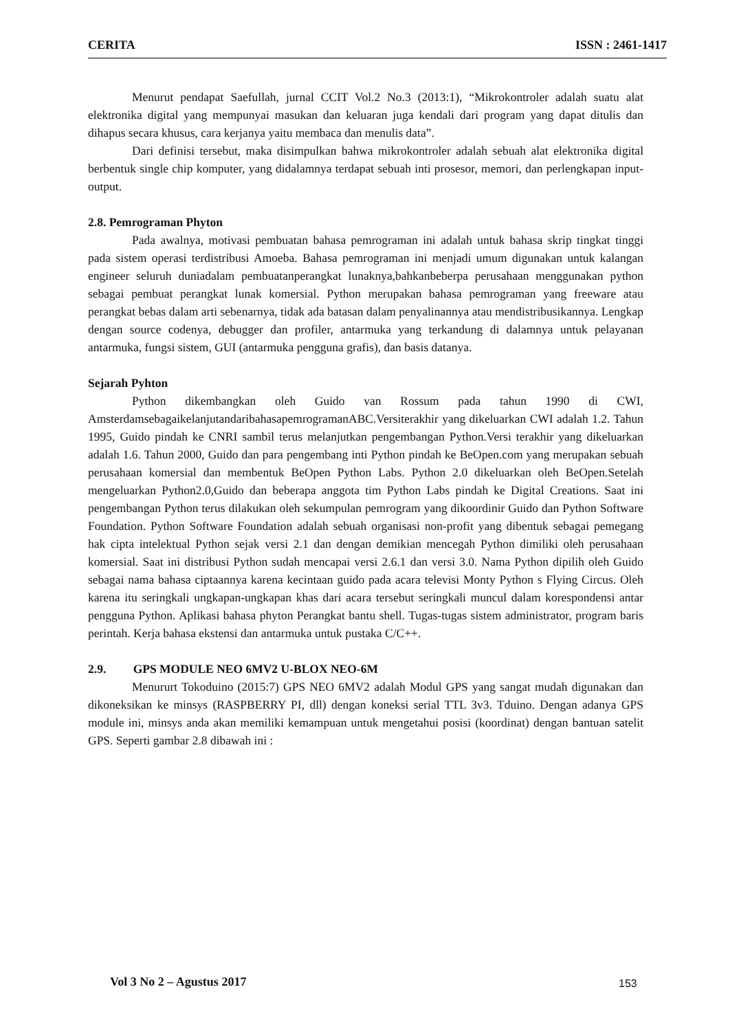CERITA ISSN : 2461-1417
Menurut pendapat Saefullah, jurnal CCIT Vol.2 No.3 (2013:1), “Mikrokontroler adalah suatu alat elektronika digital yang mempunyai masukan dan keluaran juga kendali dari program yang dapat ditulis dan dihapus secara khusus, cara kerjanya yaitu membaca dan menulis data”.
Dari definisi tersebut, maka disimpulkan bahwa mikrokontroler adalah sebuah alat elektronika digital berbentuk single chip komputer, yang didalamnya terdapat sebuah inti prosesor, memori, dan perlengkapan input- output.
2.8. Pemrograman Phyton
Pada awalnya, motivasi pembuatan bahasa pemrograman ini adalah untuk bahasa skrip tingkat tinggi pada sistem operasi terdistribusi Amoeba. Bahasa pemrograman ini menjadi umum digunakan untuk kalangan engineer seluruh duniadalam pembuatanperangkat lunaknya,bahkanbeberpa perusahaan menggunakan python sebagai pembuat perangkat lunak komersial. Python merupakan bahasa pemrograman yang freeware atau perangkat bebas dalam arti sebenarnya, tidak ada batasan dalam penyalinannya atau mendistribusikannya. Lengkap dengan source codenya, debugger dan profiler, antarmuka yang terkandung di dalamnya untuk pelayanan antarmuka, fungsi sistem, GUI (antarmuka pengguna grafis), dan basis datanya.
Sejarah Pyhton
Python dikembangkan oleh Guido van Rossum pada tahun 1990 di CWI, AmsterdamsebagaikelanjutandaribahasapemrogramanABC.Versiterakhir yang dikeluarkan CWI adalah 1.2. Tahun 1995, Guido pindah ke CNRI sambil terus melanjutkan pengembangan Python.Versi terakhir yang dikeluarkan adalah 1.6. Tahun 2000, Guido dan para pengembang inti Python pindah ke BeOpen.com yang merupakan sebuah perusahaan komersial dan membentuk BeOpen Python Labs. Python 2.0 dikeluarkan oleh BeOpen.Setelah mengeluarkan Python2.0,Guido dan beberapa anggota tim Python Labs pindah ke Digital Creations. Saat ini pengembangan Python terus dilakukan oleh sekumpulan pemrogram yang dikoordinir Guido dan Python Software Foundation. Python Software Foundation adalah sebuah organisasi non-profit yang dibentuk sebagai pemegang hak cipta intelektual Python sejak versi 2.1 dan dengan demikian mencegah Python dimiliki oleh perusahaan komersial. Saat ini distribusi Python sudah mencapai versi 2.6.1 dan versi 3.0. Nama Python dipilih oleh Guido sebagai nama bahasa ciptaannya karena kecintaan guido pada acara televisi Monty Python s Flying Circus. Oleh karena itu seringkali ungkapan-ungkapan khas dari acara tersebut seringkali muncul dalam korespondensi antar pengguna Python. Aplikasi bahasa phyton Perangkat bantu shell. Tugas-tugas sistem administrator, program baris perintah. Kerja bahasa ekstensi dan antarmuka untuk pustaka C/C++.
2.9. GPS MODULE NEO 6MV2 U-BLOX NEO-6M
Menururt Tokoduino (2015:7) GPS NEO 6MV2 adalah Modul GPS yang sangat mudah digunakan dan dikoneksikan ke minsys (RASPBERRY PI, dll) dengan koneksi serial TTL 3v3. Tduino. Dengan adanya GPS module ini, minsys anda akan memiliki kemampuan untuk mengetahui posisi (koordinat) dengan bantuan satelit GPS. Seperti gambar 2.8 dibawah ini :
Vol 3 No 2 – Agustus 2017 153